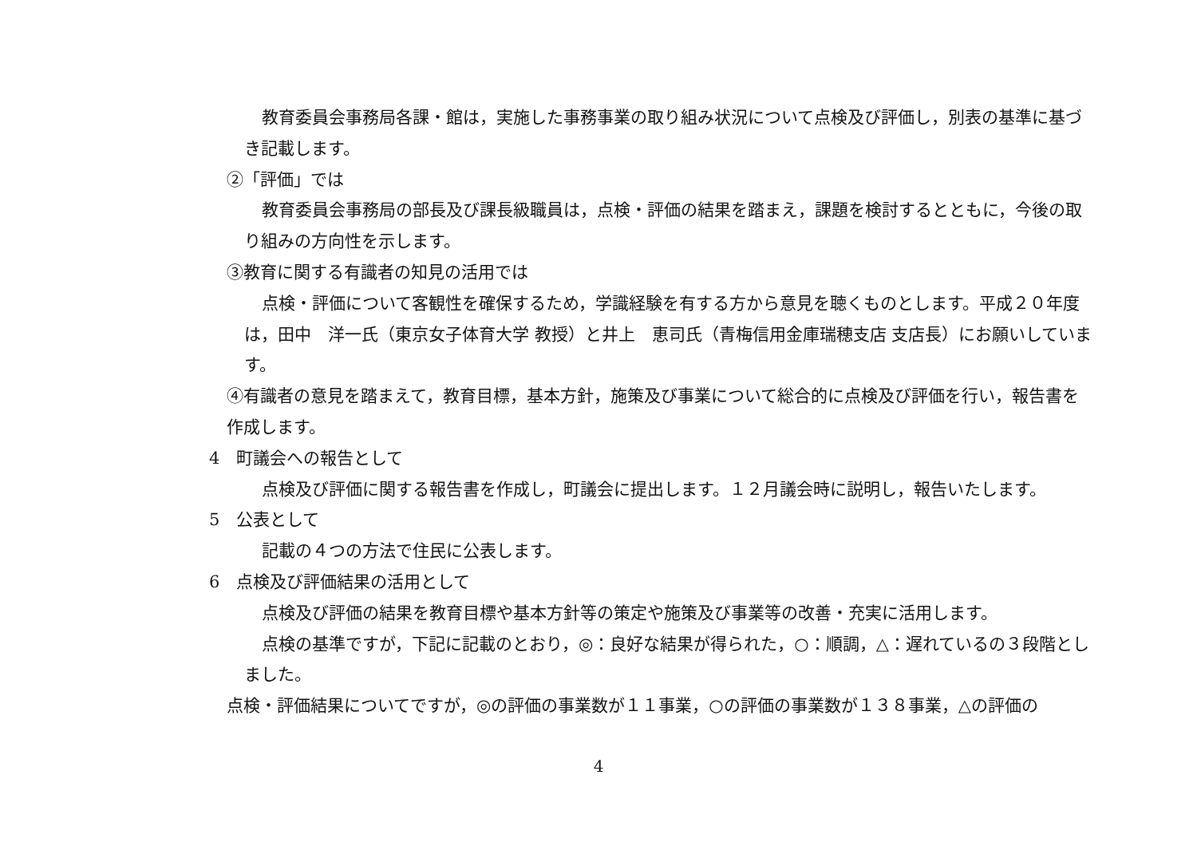教育委員会事務局各課・館は，実施した事務事業の取り組み状況について点検及び評価し，別表の基準に基づき記載します。
②「評価」では
教育委員会事務局の部長及び課長級職員は，点検・評価の結果を踏まえ，課題を検討するとともに，今後の取り組みの方向性を示します。
③教育に関する有識者の知見の活用では
点検・評価について客観性を確保するため，学識経験を有する方から意見を聴くものとします。平成２０年度は，田中　洋一氏（東京女子体育大学 教授）と井上　恵司氏（青梅信用金庫瑞穂支店 支店長）にお願いしています。
④有識者の意見を踏まえて，教育目標，基本方針，施策及び事業について総合的に点検及び評価を行い，報告書を作成します。
4　町議会への報告として
点検及び評価に関する報告書を作成し，町議会に提出します。１２月議会時に説明し，報告いたします。
5　公表として
記載の４つの方法で住民に公表します。
6　点検及び評価結果の活用として
点検及び評価の結果を教育目標や基本方針等の策定や施策及び事業等の改善・充実に活用します。
点検の基準ですが，下記に記載のとおり，◎：良好な結果が得られた，○：順調，△：遅れているの３段階としました。
点検・評価結果についてですが，◎の評価の事業数が１１事業，○の評価の事業数が１３８事業，△の評価の
4